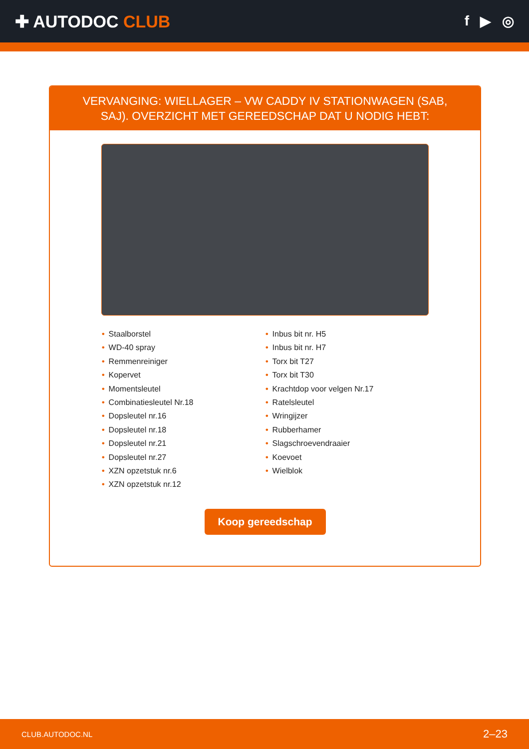✚ AUTODOC CLUB
f ▶ ◎
VERVANGING: WIELLAGER – VW CADDY IV STATIONWAGEN (SAB, SAJ). OVERZICHT MET GEREEDSCHAP DAT U NODIG HEBT:
• Staalborstel
• WD-40 spray
• Remmenreiniger
• Kopervet
• Momentsleutel
• Combinatiesleutel Nr.18
• Dopsleutel nr.16
• Dopsleutel nr.18
• Dopsleutel nr.21
• Dopsleutel nr.27
• XZN opzetstuk nr.6
• XZN opzetstuk nr.12
• Inbus bit nr. H5
• Inbus bit nr. H7
• Torx bit T27
• Torx bit T30
• Krachtdop voor velgen Nr.17
• Ratelsleutel
• Wringijzer
• Rubberhamer
• Slagschroevendraaier
• Koevoet
• Wielblok
Koop gereedschap
CLUB.AUTODOC.NL 2–23